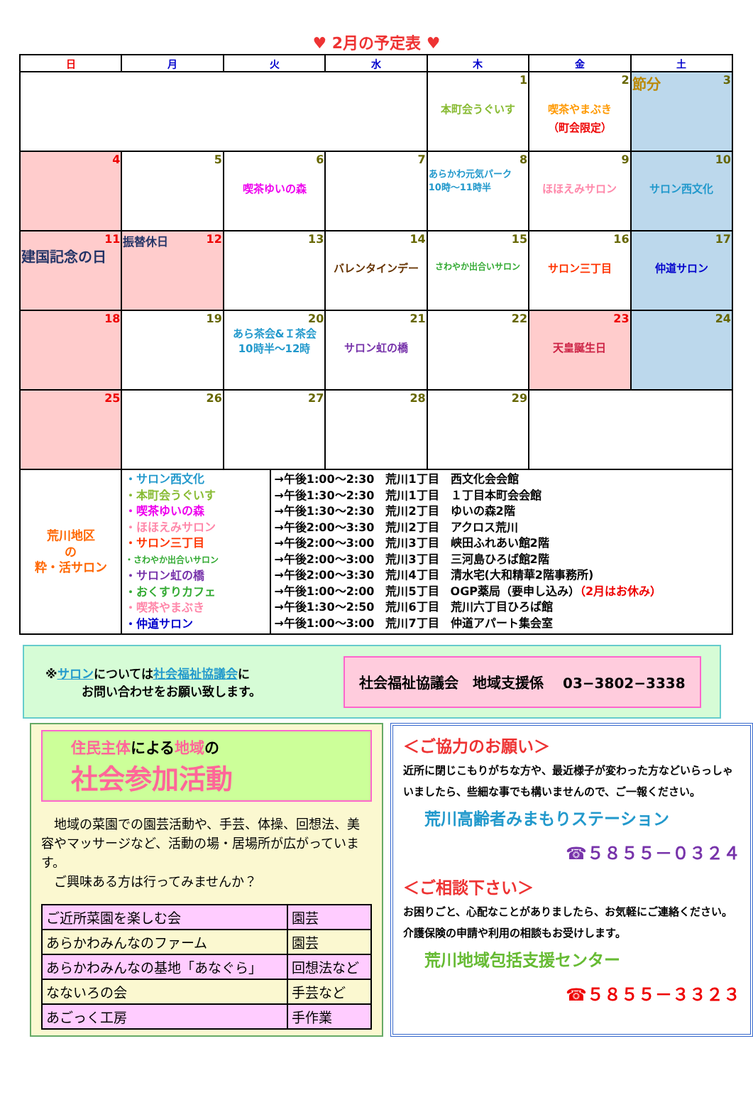♥ 2月の予定表 ♥
| 日 | 月 | 火 | 水 | 木 | 金 | 土 |
| --- | --- | --- | --- | --- | --- | --- |
| | | | | 1 本町会うぐいす | 2 喫茶やまぶき （町会限定） | 節分 3 |
| 4 | 5 | 6 喫茶ゆいの森 | 7 | 8 あらかわ元気パーク 10時～11時半 | 9 ほほえみサロン | 10 サロン西文化 |
| 11 建国記念の日 | 振替休日 12 | 13 | 14 バレンタインデー | 15 さわやか出合いサロン | 16 サロン三丁目 | 17 仲道サロン |
| 18 | 19 | 20 あら茶会&Ｉ茶会 10時半～12時 | 21 サロン虹の橋 | 22 | 23 天皇誕生日 | 24 |
| 25 | 26 | 27 | 28 | 29 | | |
| 荒川地区 の 粋・活サロン | / ・サロン西文化 ・本町会うぐいす ・喫茶ゆいの森 ・ほほえみサロン ・サロン三丁目 ・さわやか出合いサロン ・サロン虹の橋 ・おくすりカフェ ・喫茶やまぶき ・仲道サロン / →午後1:00～2:30 荒川1丁目 西文化会会館 →午後1:30～2:30 荒川1丁目 １丁目本町会会館 →午後1:30～2:30 荒川2丁目 ゆいの森2階 →午後2:00～3:30 荒川2丁目 アクロス荒川 →午後2:00～3:00 荒川3丁目 峡田ふれあい館2階 →午後2:00～3:00 荒川3丁目 三河島ひろば館2階 →午後2:00～3:30 荒川4丁目 清水宅(大和精華2階事務所) →午後1:00～2:00 荒川5丁目 OGP薬局（要申し込み） （2月はお休み） →午後1:30～2:50 荒川6丁目 荒川六丁目ひろば館 →午後1:00～3:00 荒川7丁目 仲道アパート集会室 / | | | | | |
※サロンについては社会福祉協議会に
　　　お問い合わせをお願い致します。
社会福祉協議会　地域支援係　 03−3802−3338
住民主体による地域の
社会参加活動
　地域の菜園での園芸活動や、手芸、体操、回想法、美容やマッサージなど、活動の場・居場所が広がっています。
　ご興味ある方は行ってみませんか？
| ご近所菜園を楽しむ会 | 園芸 |
| あらかわみんなのファーム | 園芸 |
| あらかわみんなの基地「あなぐら」 | 回想法など |
| なないろの会 | 手芸など |
| あごっく工房 | 手作業 |
＜ご協力のお願い＞
近所に閉じこもりがちな方や、最近様子が変わった方などいらっしゃいましたら、些細な事でも構いませんので、ご一報ください。
荒川高齢者みまもりステーション
☎５８５５－０３２４
＜ご相談下さい＞
お困りごと、心配なことがありましたら、お気軽にご連絡ください。 介護保険の申請や利用の相談もお受けします。
荒川地域包括支援センター
☎５８５５－３３２３